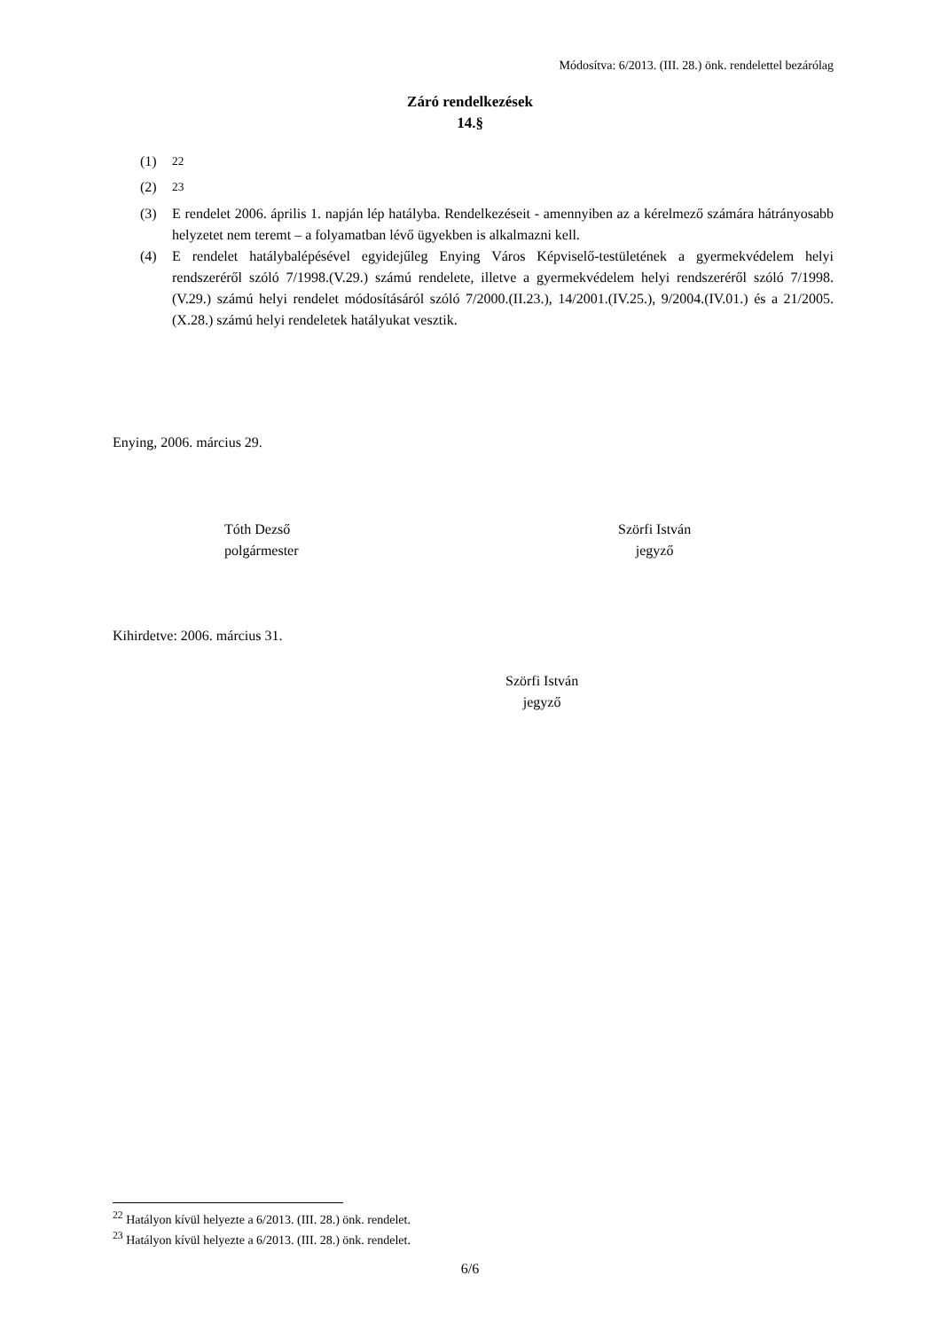Módosítva: 6/2013. (III. 28.) önk. rendelettel bezárólag
Záró rendelkezések
14.§
(1) <sup>22</sup>
(2) <sup>23</sup>
(3) E rendelet 2006. április 1. napján lép hatályba. Rendelkezéseit - amennyiben az a kérelmező számára hátrányosabb helyzetet nem teremt – a folyamatban lévő ügyekben is alkalmazni kell.
(4) E rendelet hatálybalépésével egyidejűleg Enying Város Képviselő-testületének a gyermekvédelem helyi rendszeréről szóló 7/1998.(V.29.) számú rendelete, illetve a gyermekvédelem helyi rendszeréről szóló 7/1998.(V.29.) számú helyi rendelet módosításáról szóló 7/2000.(II.23.), 14/2001.(IV.25.), 9/2004.(IV.01.) és a 21/2005.(X.28.) számú helyi rendeletek hatályukat vesztik.
Enying, 2006. március 29.
Tóth Dezső
polgármester
Szörfi István
jegyző
Kihirdetve: 2006. március 31.
Szörfi István
jegyző
<sup>22</sup> Hatályon kívül helyezte a 6/2013. (III. 28.) önk. rendelet.
<sup>23</sup> Hatályon kívül helyezte a 6/2013. (III. 28.) önk. rendelet.
6/6